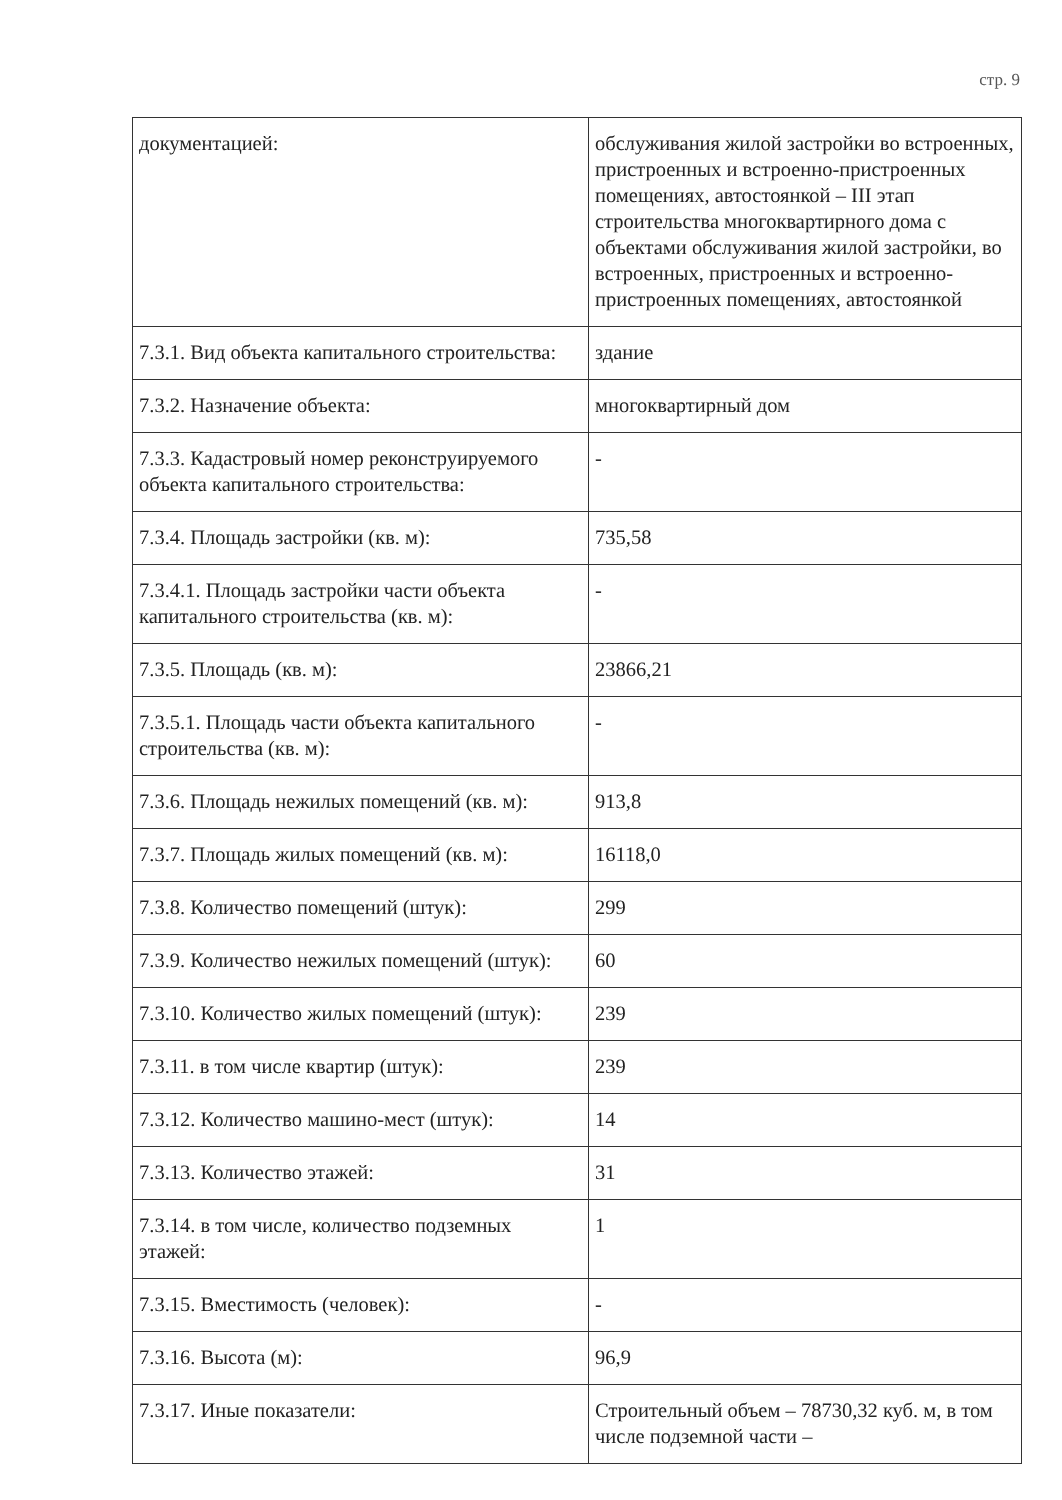стр. 9
| документацией: | обслуживания жилой застройки во встроенных, пристроенных и встроенно-пристроенных помещениях, автостоянкой – III этап строительства многоквартирного дома с объектами обслуживания жилой застройки, во встроенных, пристроенных и встроенно-пристроенных помещениях, автостоянкой |
| 7.3.1. Вид объекта капитального строительства: | здание |
| 7.3.2. Назначение объекта: | многоквартирный дом |
| 7.3.3. Кадастровый номер реконструируемого объекта капитального строительства: | - |
| 7.3.4. Площадь застройки (кв. м): | 735,58 |
| 7.3.4.1. Площадь застройки части объекта капитального строительства (кв. м): | - |
| 7.3.5. Площадь (кв. м): | 23866,21 |
| 7.3.5.1. Площадь части объекта капитального строительства (кв. м): | - |
| 7.3.6. Площадь нежилых помещений (кв. м): | 913,8 |
| 7.3.7. Площадь жилых помещений (кв. м): | 16118,0 |
| 7.3.8. Количество помещений (штук): | 299 |
| 7.3.9. Количество нежилых помещений (штук): | 60 |
| 7.3.10. Количество жилых помещений (штук): | 239 |
| 7.3.11. в том числе квартир (штук): | 239 |
| 7.3.12. Количество машино-мест (штук): | 14 |
| 7.3.13. Количество этажей: | 31 |
| 7.3.14. в том числе, количество подземных этажей: | 1 |
| 7.3.15. Вместимость (человек): | - |
| 7.3.16. Высота (м): | 96,9 |
| 7.3.17. Иные показатели: | Строительный объем – 78730,32 куб. м, в том числе подземной части – |